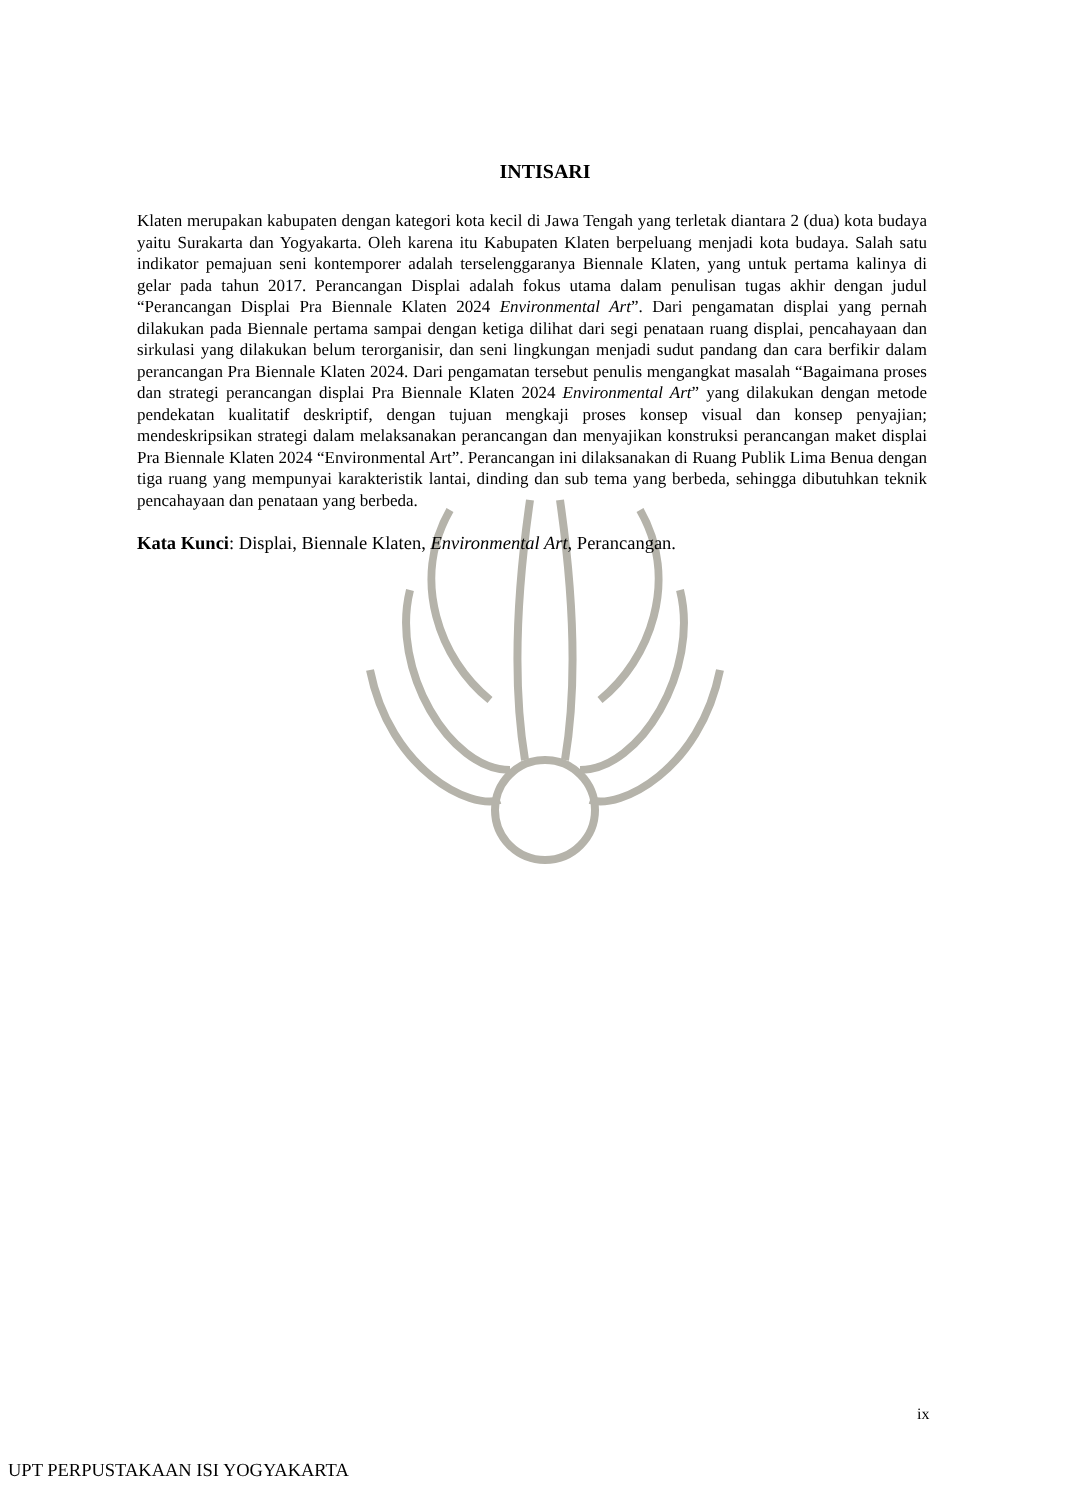INTISARI
Klaten merupakan kabupaten dengan kategori kota kecil di Jawa Tengah yang terletak diantara 2 (dua) kota budaya yaitu Surakarta dan Yogyakarta. Oleh karena itu Kabupaten Klaten berpeluang menjadi kota budaya. Salah satu indikator pemajuan seni kontemporer adalah terselenggaranya Biennale Klaten, yang untuk pertama kalinya di gelar pada tahun 2017. Perancangan Displai adalah fokus utama dalam penulisan tugas akhir dengan judul “Perancangan Displai Pra Biennale Klaten 2024 Environmental Art”. Dari pengamatan displai yang pernah dilakukan pada Biennale pertama sampai dengan ketiga dilihat dari segi penataan ruang displai, pencahayaan dan sirkulasi yang dilakukan belum terorganisir, dan seni lingkungan menjadi sudut pandang dan cara berfikir dalam perancangan Pra Biennale Klaten 2024. Dari pengamatan tersebut penulis mengangkat masalah “Bagaimana proses dan strategi perancangan displai Pra Biennale Klaten 2024 Environmental Art” yang dilakukan dengan metode pendekatan kualitatif deskriptif, dengan tujuan mengkaji proses konsep visual dan konsep penyajian; mendeskripsikan strategi dalam melaksanakan perancangan dan menyajikan konstruksi perancangan maket displai Pra Biennale Klaten 2024 “Environmental Art”. Perancangan ini dilaksanakan di Ruang Publik Lima Benua dengan tiga ruang yang mempunyai karakteristik lantai, dinding dan sub tema yang berbeda, sehingga dibutuhkan teknik pencahayaan dan penataan yang berbeda.
Kata Kunci: Displai, Biennale Klaten, Environmental Art, Perancangan.
ix
UPT PERPUSTAKAAN ISI YOGYAKARTA